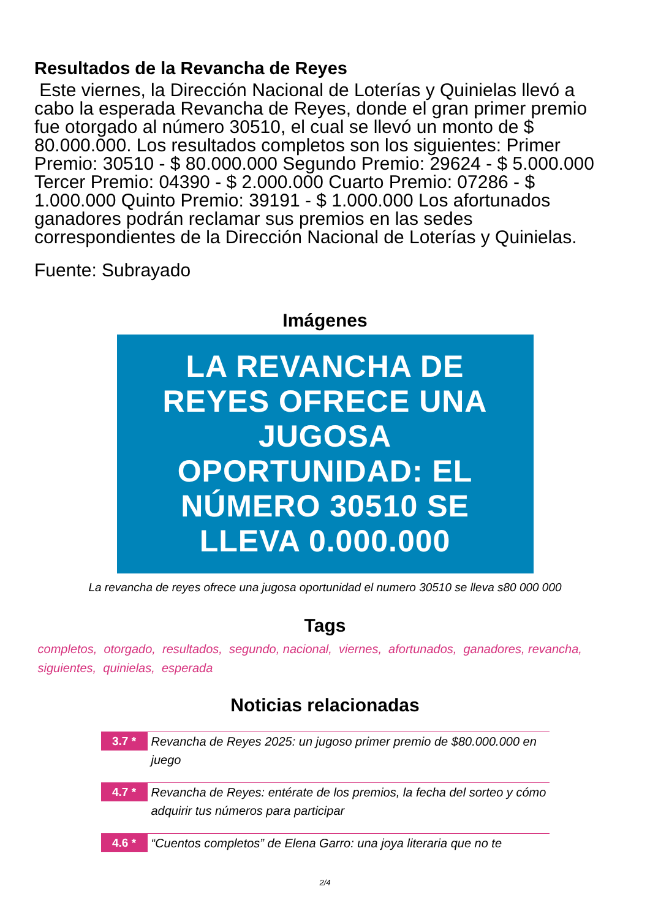Resultados de la Revancha de Reyes
Este viernes, la Dirección Nacional de Loterías y Quinielas llevó a cabo la esperada Revancha de Reyes, donde el gran primer premio fue otorgado al número 30510, el cual se llevó un monto de $ 80.000.000. Los resultados completos son los siguientes: Primer Premio: 30510 - $ 80.000.000 Segundo Premio: 29624 - $ 5.000.000 Tercer Premio: 04390 - $ 2.000.000 Cuarto Premio: 07286 - $ 1.000.000 Quinto Premio: 39191 - $ 1.000.000 Los afortunados ganadores podrán reclamar sus premios en las sedes correspondientes de la Dirección Nacional de Loterías y Quinielas.
Fuente: Subrayado
Imágenes
LA REVANCHA DE
REYES OFRECE UNA
JUGOSA
OPORTUNIDAD: EL
NÚMERO 30510 SE
LLEVA 0.000.000
La revancha de reyes ofrece una jugosa oportunidad el numero 30510 se lleva s80 000 000
Tags
completos, otorgado, resultados, segundo, nacional, viernes, afortunados, ganadores, revancha, siguientes, quinielas, esperada
Noticias relacionadas
3.7 *
Revancha de Reyes 2025: un jugoso primer premio de $80.000.000 en juego
4.7 *
Revancha de Reyes: entérate de los premios, la fecha del sorteo y cómo adquirir tus números para participar
4.6 *
“Cuentos completos” de Elena Garro: una joya literaria que no te
2/4